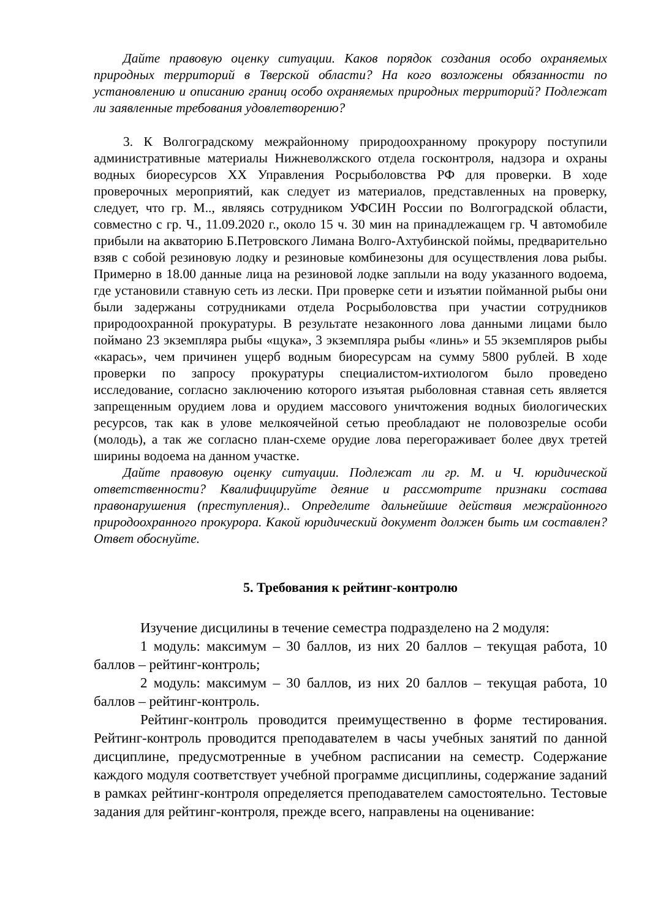Дайте правовую оценку ситуации. Каков порядок создания особо охраняемых природных территорий в Тверской области? На кого возложены обязанности по установлению и описанию границ особо охраняемых природных территорий? Подлежат ли заявленные требования удовлетворению?
3. К Волгоградскому межрайонному природоохранному прокурору поступили административные материалы Нижневолжского отдела госконтроля, надзора и охраны водных биоресурсов ХХ Управления Росрыболовства РФ для проверки. В ходе проверочных мероприятий, как следует из материалов, представленных на проверку, следует, что гр. М.., являясь сотрудником УФСИН России по Волгоградской области, совместно с гр. Ч., 11.09.2020 г., около 15 ч. 30 мин на принадлежащем гр. Ч автомобиле прибыли на акваторию Б.Петровского Лимана Волго-Ахтубинской поймы, предварительно взяв с собой резиновую лодку и резиновые комбинезоны для осуществления лова рыбы. Примерно в 18.00 данные лица на резиновой лодке заплыли на воду указанного водоема, где установили ставную сеть из лески. При проверке сети и изъятии пойманной рыбы они были задержаны сотрудниками отдела Росрыболовства при участии сотрудников природоохранной прокуратуры. В результате незаконного лова данными лицами было поймано 23 экземпляра рыбы «щука», 3 экземпляра рыбы «линь» и 55 экземпляров рыбы «карась», чем причинен ущерб водным биоресурсам на сумму 5800 рублей. В ходе проверки по запросу прокуратуры специалистом-ихтиологом было проведено исследование, согласно заключению которого изъятая рыболовная ставная сеть является запрещенным орудием лова и орудием массового уничтожения водных биологических ресурсов, так как в улове мелкоячейной сетью преобладают не половозрелые особи (молодь), а так же согласно план-схеме орудие лова перегораживает более двух третей ширины водоема на данном участке.
Дайте правовую оценку ситуации. Подлежат ли гр. М. и Ч. юридической ответственности? Квалифицируйте деяние и рассмотрите признаки состава правонарушения (преступления).. Определите дальнейшие действия межрайонного природоохранного прокурора. Какой юридический документ должен быть им составлен? Ответ обоснуйте.
5. Требования к рейтинг-контролю
Изучение дисцилины в течение семестра подразделено на 2 модуля:
1 модуль: максимум – 30 баллов, из них 20 баллов – текущая работа, 10 баллов – рейтинг-контроль;
2 модуль: максимум – 30 баллов, из них 20 баллов – текущая работа, 10 баллов – рейтинг-контроль.
Рейтинг-контроль проводится преимущественно в форме тестирования. Рейтинг-контроль проводится преподавателем в часы учебных занятий по данной дисциплине, предусмотренные в учебном расписании на семестр. Содержание каждого модуля соответствует учебной программе дисциплины, содержание заданий в рамках рейтинг-контроля определяется преподавателем самостоятельно. Тестовые задания для рейтинг-контроля, прежде всего, направлены на оценивание: